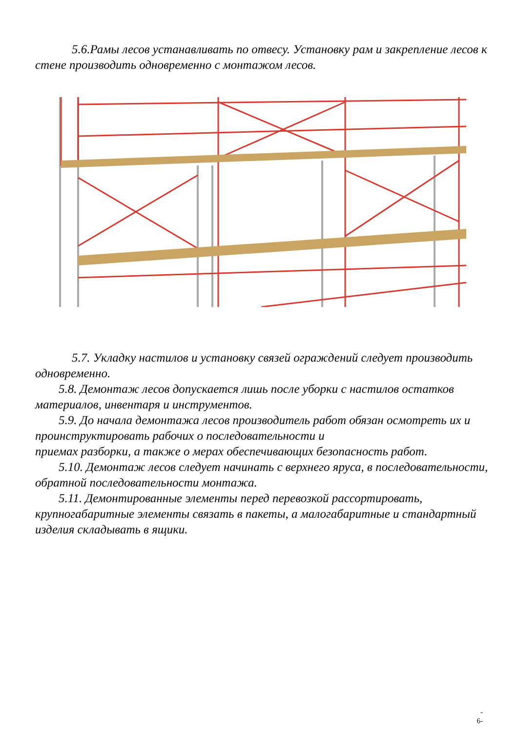5.6.Рамы лесов устанавливать по отвесу. Установку рам и закрепление лесов к стене производить одновременно с монтажом лесов.
5.7. Укладку настилов и установку связей ограждений следует производить одновременно.
5.8. Демонтаж лесов допускается лишь после уборки с настилов остатков материалов, инвентаря и инструментов.
5.9. До начала демонтажа лесов производитель работ обязан осмотреть их и проинструктировать рабочих о последовательности и
приемах разборки, а также о мерах обеспечивающих безопасность работ.
5.10. Демонтаж лесов следует начинать с верхнего яруса, в последовательности, обратной последовательности монтажа.
5.11. Демонтированные элементы перед перевозкой рассортировать, крупногабаритные элементы связать в пакеты, а малогабаритные и стандартный изделия складывать в ящики.
-
6-